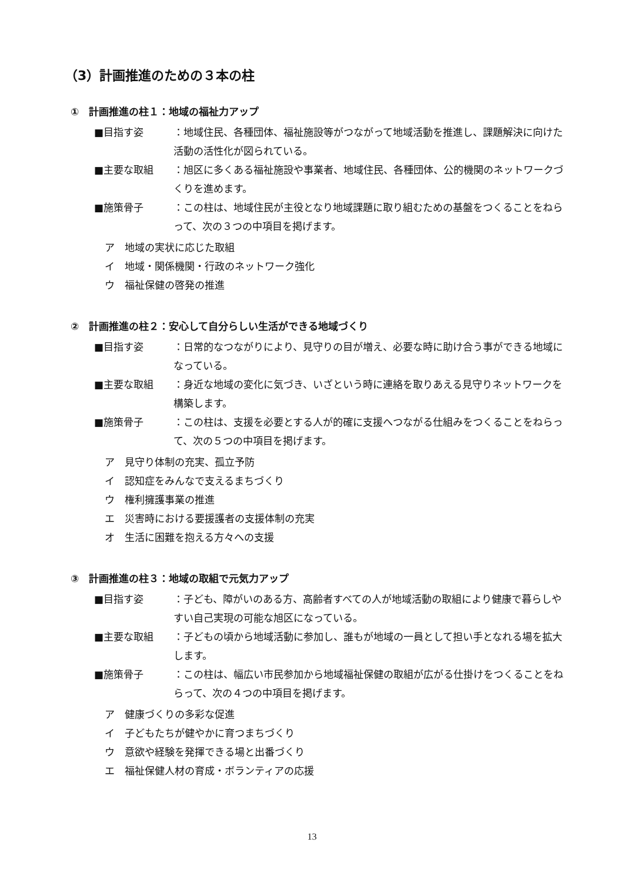（3）計画推進のための３本の柱
①　計画推進の柱１：地域の福祉力アップ
■目指す姿　：地域住民、各種団体、福祉施設等がつながって地域活動を推進し、課題解決に向けた活動の活性化が図られている。
■主要な取組 ：旭区に多くある福祉施設や事業者、地域住民、各種団体、公的機関のネットワークづくりを進めます。
■施策骨子　：この柱は、地域住民が主役となり地域課題に取り組むための基盤をつくることをねらって、次の３つの中項目を掲げます。
ア　地域の実状に応じた取組
イ　地域・関係機関・行政のネットワーク強化
ウ　福祉保健の啓発の推進
②　計画推進の柱２：安心して自分らしい生活ができる地域づくり
■目指す姿　：日常的なつながりにより、見守りの目が増え、必要な時に助け合う事ができる地域になっている。
■主要な取組 ：身近な地域の変化に気づき、いざという時に連絡を取りあえる見守りネットワークを構築します。
■施策骨子　：この柱は、支援を必要とする人が的確に支援へつながる仕組みをつくることをねらって、次の５つの中項目を掲げます。
ア　見守り体制の充実、孤立予防
イ　認知症をみんなで支えるまちづくり
ウ　権利擁護事業の推進
エ　災害時における要援護者の支援体制の充実
オ　生活に困難を抱える方々への支援
③　計画推進の柱３：地域の取組で元気力アップ
■目指す姿　：子ども、障がいのある方、高齢者すべての人が地域活動の取組により健康で暮らしやすい自己実現の可能な旭区になっている。
■主要な取組 ：子どもの頃から地域活動に参加し、誰もが地域の一員として担い手となれる場を拡大します。
■施策骨子　：この柱は、幅広い市民参加から地域福祉保健の取組が広がる仕掛けをつくることをねらって、次の４つの中項目を掲げます。
ア　健康づくりの多彩な促進
イ　子どもたちが健やかに育つまちづくり
ウ　意欲や経験を発揮できる場と出番づくり
エ　福祉保健人材の育成・ボランティアの応援
13